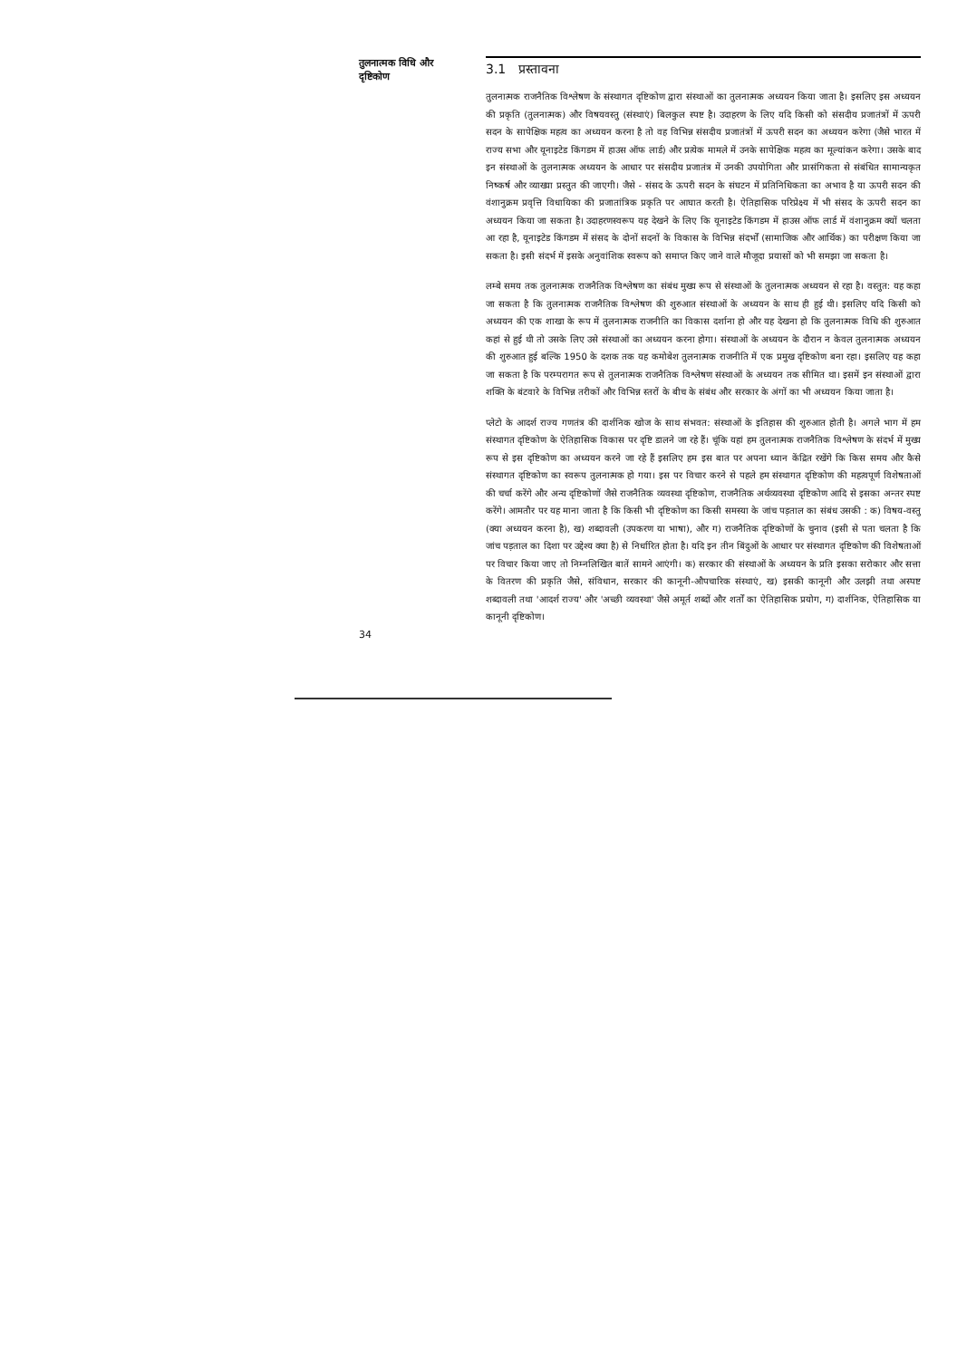तुलनात्मक विधि और
दृष्टिकोण
3.1 प्रस्तावना
तुलनात्मक राजनैतिक विश्लेषण के संस्थागत दृष्टिकोण द्वारा संस्थाओं का तुलनात्मक अध्ययन किया जाता है। इसलिए इस अध्ययन की प्रकृति (तुलनात्मक) और विषयवस्तु (संस्थाएं) बिलकुल स्पष्ट है। उदाहरण के लिए यदि किसी को संसदीय प्रजातंत्रों में ऊपरी सदन के सापेक्षिक महत्व का अध्ययन करना है तो वह विभिन्न संसदीय प्रजातंत्रों में ऊपरी सदन का अध्ययन करेगा (जैसे भारत में राज्य सभा और यूनाइटेड किंगडम में हाउस ऑफ लार्ड) और प्रत्येक मामले में उनके सापेक्षिक महत्व का मूल्यांकन करेगा। उसके बाद इन संस्थाओं के तुलनात्मक अध्ययन के आधार पर संसदीय प्रजातंत्र में उनकी उपयोगिता और प्रासंगिकता से संबंधित सामान्यकृत निष्कर्ष और व्याख्या प्रस्तुत की जाएगी। जैसे - संसद के ऊपरी सदन के संघटन में प्रतिनिधिकता का अभाव है या ऊपरी सदन की वंशानुक्रम प्रवृत्ति विधायिका की प्रजातांत्रिक प्रकृति पर आघात करती है। ऐतिहासिक परिप्रेक्ष्य में भी संसद के ऊपरी सदन का अध्ययन किया जा सकता है। उदाहरणस्वरूप यह देखने के लिए कि यूनाइटेड किंगडम में हाउस ऑफ लार्ड में वंशानुक्रम क्यों चलता आ रहा है, यूनाइटेड किंगडम में संसद के दोनों सदनों के विकास के विभिन्न संदर्भों (सामाजिक और आर्थिक) का परीक्षण किया जा सकता है। इसी संदर्भ में इसके अनुवांशिक स्वरूप को समाप्त किए जाने वाले मौजूदा प्रयासों को भी समझा जा सकता है।
लम्बे समय तक तुलनात्मक राजनैतिक विश्लेषण का संबंध मुख्य रूप से संस्थाओं के तुलनात्मक अध्ययन से रहा है। वस्तुत: यह कहा जा सकता है कि तुलनात्मक राजनैतिक विश्लेषण की शुरुआत संस्थाओं के अध्ययन के साथ ही हुई थी। इसलिए यदि किसी को अध्ययन की एक शाखा के रूप में तुलनात्मक राजनीति का विकास दर्शाना हो और यह देखना हो कि तुलनात्मक विधि की शुरुआत कहां से हुई थी तो उसके लिए उसे संस्थाओं का अध्ययन करना होगा। संस्थाओं के अध्ययन के दौरान न केवल तुलनात्मक अध्ययन की शुरुआत हुई बल्कि 1950 के दशक तक यह कमोबेश तुलनात्मक राजनीति में एक प्रमुख दृष्टिकोण बना रहा। इसलिए यह कहा जा सकता है कि परम्परागत रूप से तुलनात्मक राजनैतिक विश्लेषण संस्थाओं के अध्ययन तक सीमित था। इसमें इन संस्थाओं द्वारा शक्ति के बंटवारे के विभिन्न तरीकों और विभिन्न स्तरों के बीच के संबंध और सरकार के अंगों का भी अध्ययन किया जाता है।
प्लेटो के आदर्श राज्य गणतंत्र की दार्शनिक खोज के साथ संभवत: संस्थाओं के इतिहास की शुरुआत होती है। अगले भाग में हम संस्थागत दृष्टिकोण के ऐतिहासिक विकास पर दृष्टि डालने जा रहे हैं। चूंकि यहां हम तुलनात्मक राजनैतिक विश्लेषण के संदर्भ में मुख्य रूप से इस दृष्टिकोण का अध्ययन करने जा रहे हैं इसलिए हम इस बात पर अपना ध्यान केंद्रित रखेंगे कि किस समय और कैसे संस्थागत दृष्टिकोण का स्वरूप तुलनात्मक हो गया। इस पर विचार करने से पहले हम संस्थागत दृष्टिकोण की महत्वपूर्ण विशेषताओं की चर्चा करेंगे और अन्य दृष्टिकोणों जैसे राजनैतिक व्यवस्था दृष्टिकोण, राजनैतिक अर्थव्यवस्था दृष्टिकोण आदि से इसका अन्तर स्पष्ट करेंगे। आमतौर पर यह माना जाता है कि किसी भी दृष्टिकोण का किसी समस्या के जांच पड़ताल का संबंध उसकी : क) विषय-वस्तु (क्या अध्ययन करना है), ख) शब्दावली (उपकरण या भाषा), और ग) राजनैतिक दृष्टिकोणों के चुनाव (इसी से पता चलता है कि जांच पड़ताल का दिशा पर उद्देश्य क्या है) से निर्धारित होता है। यदि इन तीन बिंदुओं के आधार पर संस्थागत दृष्टिकोण की विशेषताओं पर विचार किया जाए तो निम्नलिखित बातें सामने आएंगी। क) सरकार की संस्थाओं के अध्ययन के प्रति इसका सरोकार और सत्ता के वितरण की प्रकृति जैसे, संविधान, सरकार की कानूनी-औपचारिक संस्थाएं, ख) इसकी कानूनी और उलझी तथा अस्पष्ट शब्दावली तथा 'आदर्श राज्य' और 'अच्छी व्यवस्था' जैसे अमूर्त शब्दों और शर्तों का ऐतिहासिक प्रयोग, ग) दार्शनिक, ऐतिहासिक या कानूनी दृष्टिकोण।
34